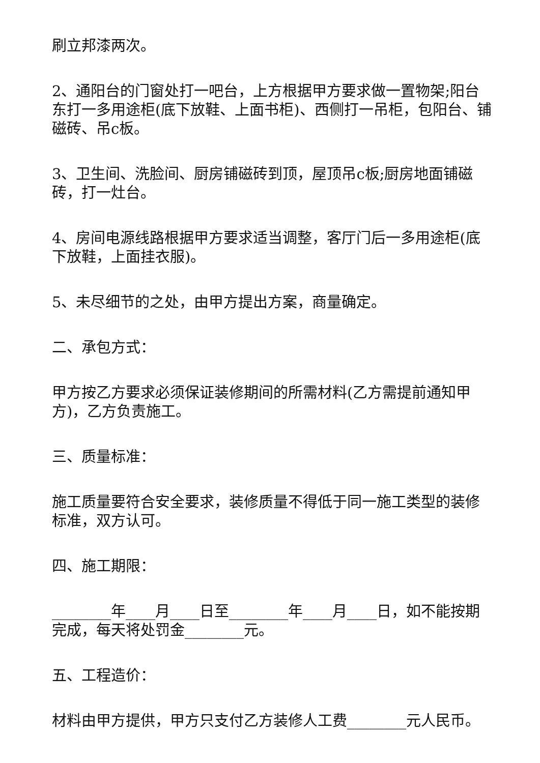刷立邦漆两次。
2、通阳台的门窗处打一吧台，上方根据甲方要求做一置物架;阳台东打一多用途柜(底下放鞋、上面书柜)、西侧打一吊柜，包阳台、铺磁砖、吊c板。
3、卫生间、洗脸间、厨房铺磁砖到顶，屋顶吊c板;厨房地面铺磁砖，打一灶台。
4、房间电源线路根据甲方要求适当调整，客厅门后一多用途柜(底下放鞋，上面挂衣服)。
5、未尽细节的之处，由甲方提出方案，商量确定。
二、承包方式：
甲方按乙方要求必须保证装修期间的所需材料(乙方需提前通知甲方)，乙方负责施工。
三、质量标准：
施工质量要符合安全要求，装修质量不得低于同一施工类型的装修标准，双方认可。
四、施工期限：
________年____月____日至________年____月____日，如不能按期完成，每天将处罚金________元。
五、工程造价：
材料由甲方提供，甲方只支付乙方装修人工费________元人民币。